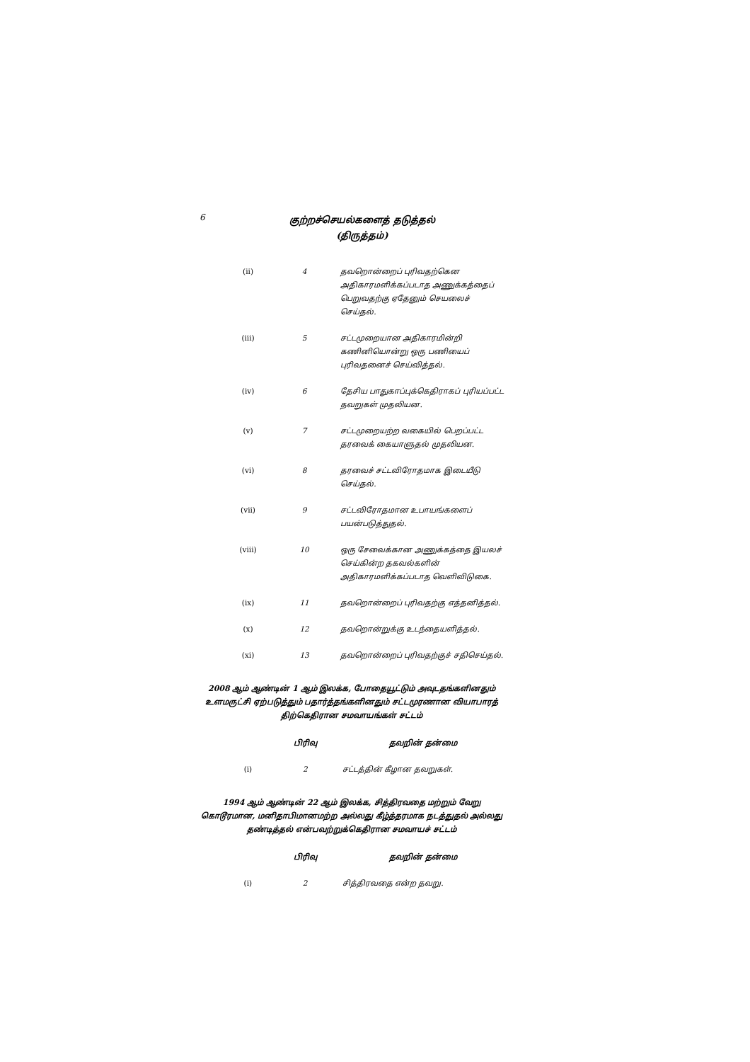6
குற்றச்செயல்களைத் தடுத்தல்
(திருத்தம்)
| (ii) | 4 | தவறொன்றைப் புரிவதற்கென அதிகாரமளிக்கப்படாத அணுக்கத்தைப் பெறுவதற்கு ஏதேனும் செயலைச் செய்தல். |
| (iii) | 5 | சட்டமுறையான அதிகாரமின்றி கணினியொன்று ஒரு பணியைப் புரிவதனைச் செய்வித்தல். |
| (iv) | 6 | தேசிய பாதுகாப்புக்கெதிராகப் புரியப்பட்ட தவறுகள் முதலியன. |
| (v) | 7 | சட்டமுறையற்ற வகையில் பெறப்பட்ட தரவைக் கையாளுதல் முதலியன. |
| (vi) | 8 | தரவைச் சட்டவிரோதமாக இடையீடு செய்தல். |
| (vii) | 9 | சட்டவிரோதமான உபாயங்களைப் பயன்படுத்துதல். |
| (viii) | 10 | ஒரு சேவைக்கான அணுக்கத்தை இயலச் செய்கின்ற தகவல்களின் அதிகாரமளிக்கப்படாத வெளிவிடுகை. |
| (ix) | 11 | தவறொன்றைப் புரிவதற்கு எத்தனித்தல். |
| (x) | 12 | தவறொன்றுக்கு உடந்தையளித்தல். |
| (xi) | 13 | தவறொன்றைப் புரிவதற்குச் சதிசெய்தல். |
2008 ஆம் ஆண்டின் 1 ஆம் இலக்க, போதையூட்டும் அவுடதங்களினதும் உளமருட்சி ஏற்படுத்தும் பதார்த்தங்களினதும் சட்டமுரணான வியாபாரத் திற்கெதிரான சமவாயங்கள் சட்டம்
| | பிரிவு | தவறின் தன்மை |
| --- | --- | --- |
| (i) | 2 | சட்டத்தின் கீழான தவறுகள். |
1994 ஆம் ஆண்டின் 22 ஆம் இலக்க, சித்திரவதை மற்றும் வேறு கொடூரமான, மனிதாபிமானமற்ற அல்லது கீழ்த்தரமாக நடத்துதல் அல்லது தண்டித்தல் என்பவற்றுக்கெதிரான சமவாயச் சட்டம்
| | பிரிவு | தவறின் தன்மை |
| --- | --- | --- |
| (i) | 2 | சித்திரவதை என்ற தவறு. |